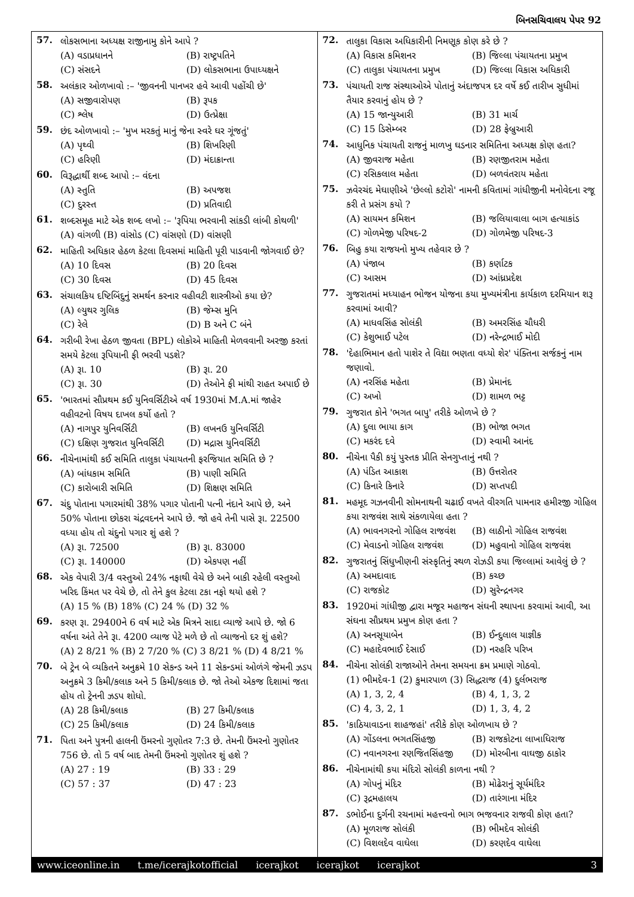બિનસચિવાલય પેપર 92
57.
લોકસભાના અધ્યક્ષ રાજીનામુ કોને આપે ?
(A) વડાપ્રધાનને (B) રાષ્ટ્રપતિને (C) સંસદને (D) લોકસભાના ઉપાધ્યક્ષને
58.
અલંકાર ઓળખાવો :– 'જીવનની પાનખર હવે આવી પહોંચી છે'
(A) સજીવારોપણ (B) રૂપક (C) શ્લેષ (D) ઉત્પ્રેક્ષા
59.
છંદ ઓળખાવો :– 'મુખ મરકતું માનું જેના સ્વરે ઘર ગૂંજતું'
(A) પૃથ્વી (B) શિખરિણી (C) હરિણી (D) મંદાક્રાન્તા
60.
વિરૂદ્ધાર્થી શબ્દ આપો :– વંદના
(A) સ્તુતિ (B) અપજશ (C) દુરસ્ત (D) પ્રતિવાદી
61.
શબ્દસમૂહ માટે એક શબ્દ લખો :– 'રૂપિયા ભરવાની સાંકડી લાંબી કોથળી'
(A) વાંગળી (B) વાંસોડ (C) વાંસણો (D) વાંસણી
62.
માહિતી અધિકાર હેઠળ કેટલા દિવસમાં માહિતી પૂરી પાડવાની જોગવાઈ છે?
(A) 10 દિવસ (B) 20 દિવસ (C) 30 દિવસ (D) 45 દિવસ
63.
સંચાલકિય દષ્ટિબિંદુનું સમર્થન કરનાર વહીવટી શાસ્ત્રીઓ કયા છે?
(A) લ્યુથર ગુલિક (B) જેમ્સ મુનિ (C) રેલે (D) B અને C બંને
64.
ગરીબી રેખા હેઠળ જીવતા (BPL) લોકોએ માહિતી મેળવવાની અરજી કરતાં સમયે કેટલા રૂપિયાની ફી ભરવી પડશે?
(A) રૂા. 10 (B) રૂા. 20 (C) રૂા. 30 (D) તેઓને ફી માંથી રાહત અપાઈ છે
65.
'ભારતમાં સૌપ્રથમ કઈ યુનિવર્સિટીએ વર્ષ 1930માં M.A.માં જાહેર વહીવટનો વિષય દાખલ કર્યો હતો ?
(A) નાગપુર યુનિવર્સિટી (B) લખનઉ યુનિવર્સિટી (C) દક્ષિણ ગુજરાત યુનિવર્સિટી (D) મદ્રાસ યુનિવર્સિટી
66.
નીચેનામાંથી કઈ સમિતિ તાલુકા પંચાયતની ફરજિયાત સમિતિ છે ?
(A) બાંધકામ સમિતિ (B) પાણી સમિતિ (C) કારોબારી સમિતિ (D) શિક્ષણ સમિતિ
67.
ચંદુ પોતાના પગારમાંથી 38% પગાર પોતાની પત્ની નંદાને આપે છે, અને 50% પોતાના છોકરા ચંદ્રવદનને આપે છે. જો હવે તેની પાસે રૂા. 22500 વધ્યા હોય તો ચંદુનો પગાર શું હશે ?
(A) રૂા. 72500 (B) રૂા. 83000 (C) રૂા. 140000 (D) એકપણ નહીં
68.
એક વેપારી 3/4 વસ્તુઓ 24% નફાથી વેચે છે અને બાકી રહેલી વસ્તુઓ ખરિદ કિંમત પર વેચે છે, તો તેને કુલ કેટલા ટકા નફો થયો હશે ?
(A) 15 % (B) 18% (C) 24 % (D) 32 %
69.
કરણ રૂા. 29400ને 6 વર્ષ માટે એક મિત્રને સાદા વ્યાજે આપે છે. જો 6 વર્ષના અંતે તેને રૂા. 4200 વ્યાજ પેટે મળે છે તો વ્યાજનો દર શું હશે?
(A) 2 8/21 % (B) 2 7/20 % (C) 3 8/21 % (D) 4 8/21 %
70.
બે ટ્રેન બે વ્યકિતને અનુક્રમે 10 સેકન્ડ અને 11 સેકન્ડમાં ઓળંગે જેમની ઝડપ અનુક્રમે 3 કિમી/કલાક અને 5 કિમી/કલાક છે. જો તેઓ એકજ દિશામાં જતા હોય તો ટ્રેનની ઝડપ શોધો.
(A) 28 કિમી/કલાક (B) 27 કિમી/કલાક (C) 25 કિમી/કલાક (D) 24 કિમી/કલાક
71.
પિતા અને પુત્રની હાલની ઉંમરનો ગુણોતર 7:3 છે. તેમની ઉંમરનો ગુણોતર 756 છે. તો 5 વર્ષ બાદ તેમની ઉંમરનો ગુણોતર શું હશે ?
(A) 27 : 19 (B) 33 : 29 (C) 57 : 37 (D) 47 : 23
72.
તાલુકા વિકાસ અધિકારીની નિમણૂક કોણ કરે છે ?
(A) વિકાસ કમિશનર (B) જિલ્લા પંચાયતના પ્રમુખ (C) તાલુકા પંચાયતના પ્રમુખ (D) જિલ્લા વિકાસ અધિકારી
73.
પંચાયતી રાજ સંસ્થાઓએ પોતાનું અંદાજપત્ર દર વર્ષે કઈ તારીખ સુધીમાં તૈયાર કરવાનું હોય છે ?
(A) 15 જાન્યુઆરી (B) 31 માર્ચ (C) 15 ડિસેમ્બર (D) 28 ફેબ્રુઆરી
74.
આધુનિક પંચાયતી રાજનું માળખુ ઘડનાર સમિતિના અધ્યક્ષ કોણ હતા?
(A) જીવરાજ મહેતા (B) રણજીતરામ મહેતા (C) રસિકલાલ મહેતા (D) બળવંતરાય મહેતા
75.
ઝવેરચંદ મેઘાણીએ 'છેલ્લો કટોરો' નામની કવિતામાં ગાંધીજીની મનોવેદના રજૂ કરી તે પ્રસંગ કયો ?
(A) સાયમન કમિશન (B) જલિયાવાલા બાગ હત્યાકાંડ (C) ગોળમેજી પરિષદ-2 (D) ગોળમેજી પરિષદ-3
76.
બિહુ કયા રાજયનો મુખ્ય તહેવાર છે ?
(A) પંજાબ (B) કર્ણાટક (C) આસમ (D) આંધ્રપ્રદેશ
77.
ગુજરાતમાં મધ્યાહન ભોજન યોજના કયા મુખ્યમંત્રીના કાર્યકાળ દરમિયાન શરૂ કરવામાં આવી?
(A) માધવસિંહ સોલંકી (B) અમરસિંહ ચૌધરી (C) કેશુભાઈ પટેલ (D) નરેન્દ્રભાઈ મોદી
78.
'દેહાભિમાન હતો પાશેર તે વિદ્યા ભણતા વધ્યો શેર' પંક્તિના સર્જકનું નામ જણાવો.
(A) નરસિંહ મહેતા (B) પ્રેમાનંદ (C) અખો (D) શામળ ભટ્ટ
79.
ગુજરાત કોને 'ભગત બાપુ' તરીકે ઓળખે છે ?
(A) દુલા ભાયા કાગ (B) ભોજા ભગત (C) મકરંદ દવે (D) સ્વામી આનંદ
80.
નીચેના પૈકી કયું પુસ્તક પ્રીતિ સેનગુપ્તાનું નથી ?
(A) પંડિત આકાશ (B) ઉત્તરોતર (C) કિનારે કિનારે (D) સપ્તપદી
81.
મહમૂદ ગઝનવીની સોમનાથની ચઢાઈ વખતે વીરગતિ પામનાર હમીરજી ગોહિલ કયા રાજવંશ સાથે સંકળાયેલા હતા ?
(A) ભાવનગરનો ગોહિલ રાજવંશ (B) લાઠીનો ગોહિલ રાજવંશ (C) મેવાડનો ગોહિલ રાજવંશ (D) મહુવાનો ગોહિલ રાજવંશ
82.
ગુજરાતનું સિંધુખીણની સંસ્કૃતિનું સ્થળ રોઝડી કયા જિલ્લામાં આવેલું છે ?
(A) અમદાવાદ (B) કચ્છ (C) રાજકોટ (D) સુરેન્દ્રનગર
83.
1920માં ગાંધીજી દ્વારા મજૂર મહાજન સંઘની સ્થાપના કરવામાં આવી, આ સંઘના સૌપ્રથમ પ્રમુખ કોણ હતા ?
(A) અનસૂયાબેન (B) ઈન્દુલાલ યાજ્ઞીક (C) મહાદેવભાઈ દેસાઈ (D) નરહરિ પરિખ
84.
નીચેના સોલંકી રાજાઓને તેમના સમયના ક્રમ પ્રમાણે ગોઠવો.
(1) ભીમદેવ-1 (2) કુમારપાળ (3) સિદ્ધરાજ (4) દુર્લભરાજ
(A) 1, 3, 2, 4 (B) 4, 1, 3, 2 (C) 4, 3, 2, 1 (D) 1, 3, 4, 2
85.
'કાઠિયાવાડના શાહજહાં' તરીકે કોણ ઓળખાય છે ?
(A) ગોંડલના ભગતસિંહજી (B) રાજકોટના લાખાધિરાજ (C) નવાનગરના રણજિતસિંહજી (D) મોરબીના વાઘજી ઠાકોર
86.
નીચેનામાંથી કયા મંદિરો સોલંકી કાળના નથી ?
(A) ગોપનું મંદિર (B) મોઢેરાનું સૂર્યમંદિર (C) રૂદ્રમહાલય (D) તારંગાના મંદિર
87.
ડભોઈના દુર્ગની રચનામાં મહત્ત્વનો ભાગ ભજવનાર રાજવી કોણ હતા?
(A) મૂળરાજ સોલંકી (B) ભીમદેવ સોલંકી (C) વિશલદેવ વાઘેલા (D) કરણદેવ વાઘેલા
www.iceonline.in t.me/icerajkotofficial icerajkot icerajkot icerajkot 3